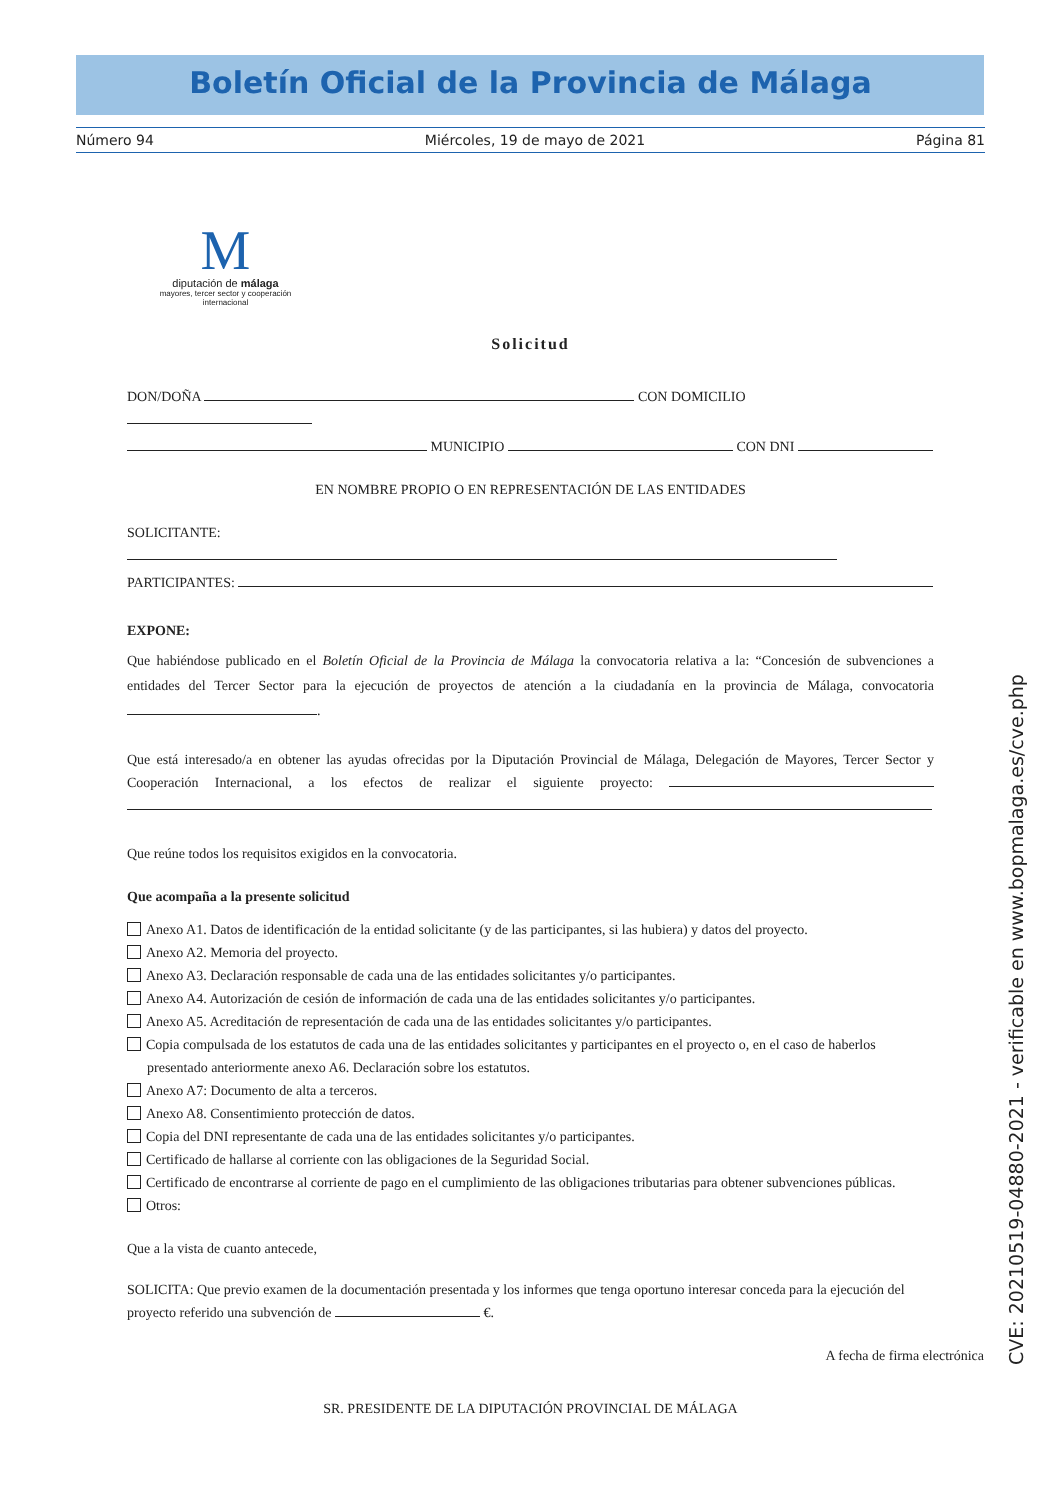Boletín Oficial de la Provincia de Málaga
Número 94 Miércoles, 19 de mayo de 2021 Página 81
M
diputación de málaga
mayores, tercer sector y cooperación internacional
Solicitud
DON/DOÑA CON DOMICILIO
MUNICIPIO CON DNI
EN NOMBRE PROPIO O EN REPRESENTACIÓN DE LAS ENTIDADES
SOLICITANTE:
PARTICIPANTES:
EXPONE:
Que habiéndose publicado en el Boletín Oficial de la Provincia de Málaga la convocatoria relativa a la: “Concesión de subvenciones a entidades del Tercer Sector para la ejecución de proyectos de atención a la ciudadanía en la provincia de Málaga, convocatoria .
Que está interesado/a en obtener las ayudas ofrecidas por la Diputación Provincial de Málaga, Delegación de Mayores, Tercer Sector y Cooperación Internacional, a los efectos de realizar el siguiente proyecto:
Que reúne todos los requisitos exigidos en la convocatoria.
Que acompaña a la presente solicitud
Anexo A1. Datos de identificación de la entidad solicitante (y de las participantes, si las hubiera) y datos del proyecto.
Anexo A2. Memoria del proyecto.
Anexo A3. Declaración responsable de cada una de las entidades solicitantes y/o participantes.
Anexo A4. Autorización de cesión de información de cada una de las entidades solicitantes y/o participantes.
Anexo A5. Acreditación de representación de cada una de las entidades solicitantes y/o participantes.
Copia compulsada de los estatutos de cada una de las entidades solicitantes y participantes en el proyecto o, en el caso de haberlos presentado anteriormente anexo A6. Declaración sobre los estatutos.
Anexo A7: Documento de alta a terceros.
Anexo A8. Consentimiento protección de datos.
Copia del DNI representante de cada una de las entidades solicitantes y/o participantes.
Certificado de hallarse al corriente con las obligaciones de la Seguridad Social.
Certificado de encontrarse al corriente de pago en el cumplimiento de las obligaciones tributarias para obtener subvenciones públicas.
Otros:
Que a la vista de cuanto antecede,
SOLICITA: Que previo examen de la documentación presentada y los informes que tenga oportuno interesar conceda para la ejecución del proyecto referido una subvención de €.
A fecha de firma electrónica
SR. PRESIDENTE DE LA DIPUTACIÓN PROVINCIAL DE MÁLAGA
CVE: 20210519-04880-2021 - verificable en www.bopmalaga.es/cve.php